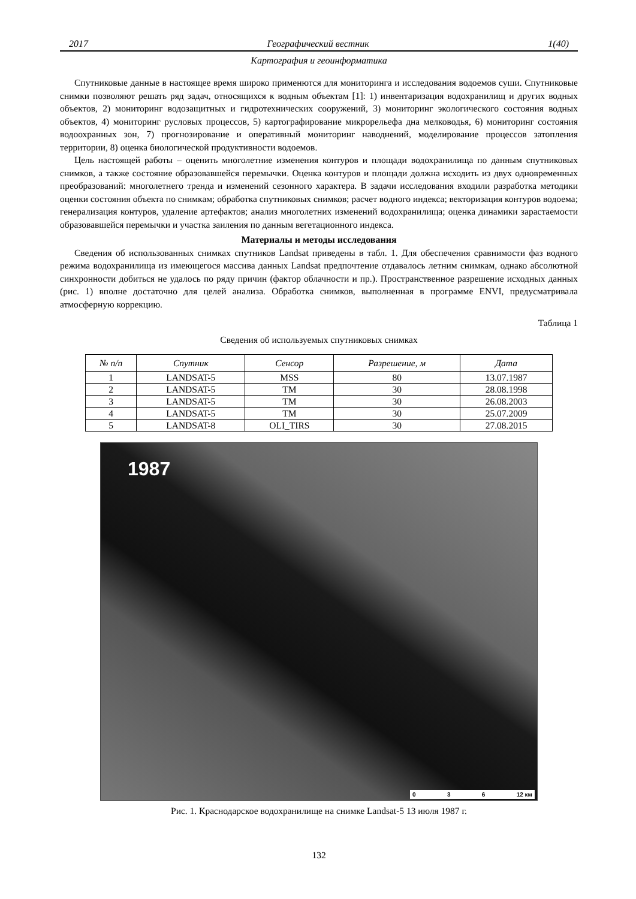2017 Географический вестник 1(40)
Картография и геоинформатика
Спутниковые данные в настоящее время широко применются для мониторинга и исследования водоемов суши. Спутниковые снимки позволяют решать ряд задач, относящихся к водным объектам [1]: 1) инвентаризация водохранилищ и других водных объектов, 2) мониторинг водозащитных и гидротехнических сооружений, 3) мониторинг экологического состояния водных объектов, 4) мониторинг русловых процессов, 5) картографирование микрорельефа дна мелководья, 6) мониторинг состояния водоохранных зон, 7) прогнозирование и оперативный мониторинг наводнений, моделирование процессов затопления территории, 8) оценка биологической продуктивности водоемов.
Цель настоящей работы – оценить многолетние изменения контуров и площади водохранилища по данным спутниковых снимков, а также состояние образовавшейся перемычки. Оценка контуров и площади должна исходить из двух одновременных преобразований: многолетнего тренда и изменений сезонного характера. В задачи исследования входили разработка методики оценки состояния объекта по снимкам; обработка спутниковых снимков; расчет водного индекса; векторизация контуров водоема; генерализация контуров, удаление артефактов; анализ многолетних изменений водохранилища; оценка динамики зарастаемости образовавшейся перемычки и участка заиления по данным вегетационного индекса.
Материалы и методы исследования
Сведения об использованных снимках спутников Landsat приведены в табл. 1. Для обеспечения сравнимости фаз водного режима водохранилища из имеющегося массива данных Landsat предпочтение отдавалось летним снимкам, однако абсолютной синхронности добиться не удалось по ряду причин (фактор облачности и пр.). Пространственное разрешение исходных данных (рис. 1) вполне достаточно для целей анализа. Обработка снимков, выполненная в программе ENVI, предусматривала атмосферную коррекцию.
Таблица 1
Сведения об используемых спутниковых снимках
| № п/п | Спутник | Сенсор | Разрешение, м | Дата |
| --- | --- | --- | --- | --- |
| 1 | LANDSAT-5 | MSS | 80 | 13.07.1987 |
| 2 | LANDSAT-5 | TM | 30 | 28.08.1998 |
| 3 | LANDSAT-5 | TM | 30 | 26.08.2003 |
| 4 | LANDSAT-5 | TM | 30 | 25.07.2009 |
| 5 | LANDSAT-8 | OLI_TIRS | 30 | 27.08.2015 |
1987
0 3 6 12 км
Рис. 1. Краснодарское водохранилище на снимке Landsat-5 13 июля 1987 г.
132